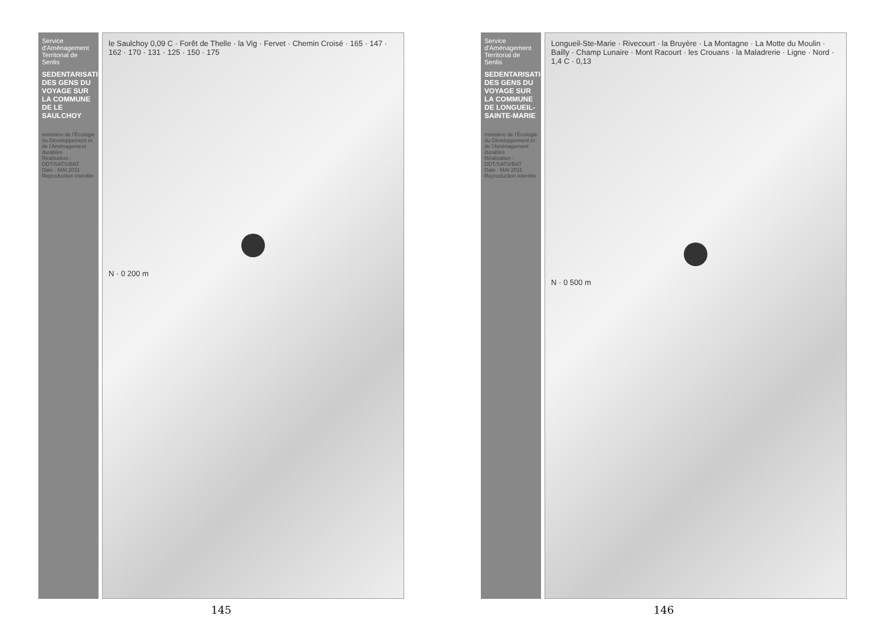Service d'Aménagement Territorial de Senlis
SEDENTARISATION DES GENS DU VOYAGE SUR LA COMMUNE DE LE SAULCHOY
ministère de l'Écologie du Développement et de l'Aménagement durables
Réalisation : DDT/SATS/BAT
Date : MAI 2011
Reproduction interdite
le Saulchoy 0,09 C · Forêt de Thelle · la Vig · Fervet · Chemin Croisé · 165 · 147 · 162 · 170 · 131 · 125 · 150 · 175
N · 0 200 m
145
Service d'Aménagement Territorial de Senlis
SEDENTARISATION DES GENS DU VOYAGE SUR LA COMMUNE DE LONGUEIL-SAINTE-MARIE
ministère de l'Écologie du Développement et de l'Aménagement durables
Réalisation : DDT/SATS/BAT
Date : MAI 2011
Reproduction interdite
Longueil-Ste-Marie · Rivecourt · la Bruyère · La Montagne · La Motte du Moulin · Bailly · Champ Lunaire · Mont Racourt · les Crouans · la Maladrerie · Ligne · Nord · 1,4 C · 0,13
N · 0 500 m
146